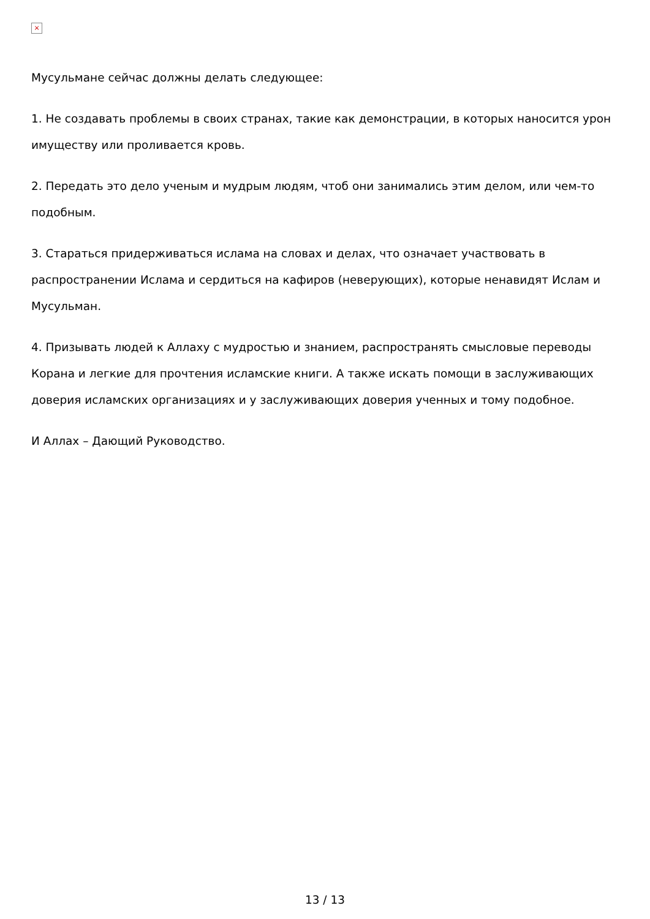×
Мусульмане сейчас должны делать следующее:
1. Не создавать проблемы в своих странах, такие как демонстрации, в которых наносится урон имуществу или проливается кровь.
2. Передать это дело ученым и мудрым людям, чтоб они занимались этим делом, или чем-то подобным.
3. Стараться придерживаться ислама на словах и делах, что означает участвовать в распространении Ислама и сердиться на кафиров (неверующих), которые ненавидят Ислам и Мусульман.
4. Призывать людей к Аллаху с мудростью и знанием, распространять смысловые переводы Корана и легкие для прочтения исламские книги. А также искать помощи в заслуживающих доверия исламских организациях и у заслуживающих доверия ученных и тому подобное.
И Аллах – Дающий Руководство.
13 / 13